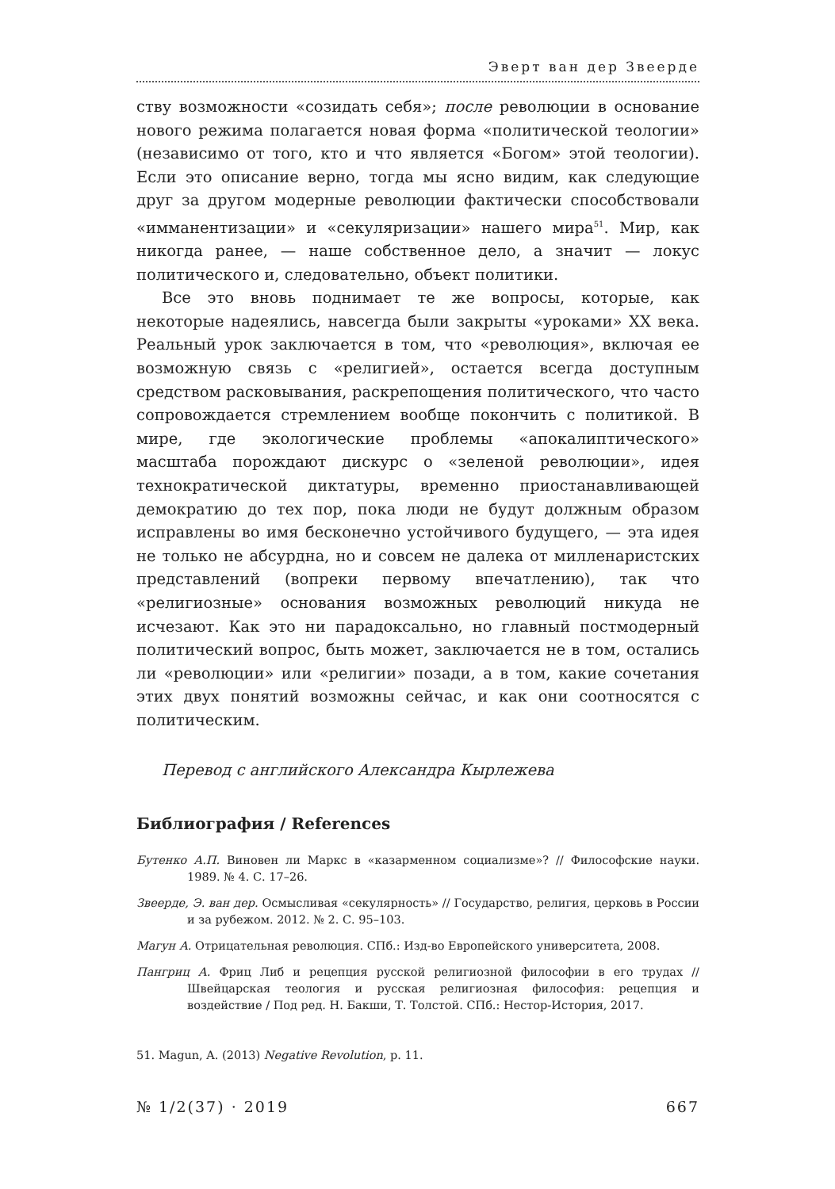Эверт ван дер Звеерде
ству возможности «созидать себя»; после революции в основание нового режима полагается новая форма «политической теологии» (независимо от того, кто и что является «Богом» этой теологии). Если это описание верно, тогда мы ясно видим, как следующие друг за другом модерные революции фактически способствовали «имманентизации» и «секуляризации» нашего мира<sup>51</sup>. Мир, как никогда ранее, — наше собственное дело, а значит — локус политического и, следовательно, объект политики.
Все это вновь поднимает те же вопросы, которые, как некоторые надеялись, навсегда были закрыты «уроками» XX века. Реальный урок заключается в том, что «революция», включая ее возможную связь с «религией», остается всегда доступным средством расковывания, раскрепощения политического, что часто сопровождается стремлением вообще покончить с политикой. В мире, где экологические проблемы «апокалиптического» масштаба порождают дискурс о «зеленой революции», идея технократической диктатуры, временно приостанавливающей демократию до тех пор, пока люди не будут должным образом исправлены во имя бесконечно устойчивого будущего, — эта идея не только не абсурдна, но и совсем не далека от милленаристских представлений (вопреки первому впечатлению), так что «религиозные» основания возможных революций никуда не исчезают. Как это ни парадоксально, но главный постмодерный политический вопрос, быть может, заключается не в том, остались ли «революции» или «религии» позади, а в том, какие сочетания этих двух понятий возможны сейчас, и как они соотносятся с политическим.
Перевод с английского Александра Кырлежева
Библиография / References
Бутенко А.П. Виновен ли Маркс в «казарменном социализме»? // Философские науки. 1989. № 4. С. 17–26.
Звеерде, Э. ван дер. Осмысливая «секулярность» // Государство, религия, церковь в России и за рубежом. 2012. № 2. С. 95–103.
Магун А. Отрицательная революция. СПб.: Изд-во Европейского университета, 2008.
Пангриц А. Фриц Либ и рецепция русской религиозной философии в его трудах // Швейцарская теология и русская религиозная философия: рецепция и воздействие / Под ред. Н. Бакши, Т. Толстой. СПб.: Нестор-История, 2017.
51. Magun, A. (2013) Negative Revolution, p. 11.
№ 1/2(37) · 2019 667